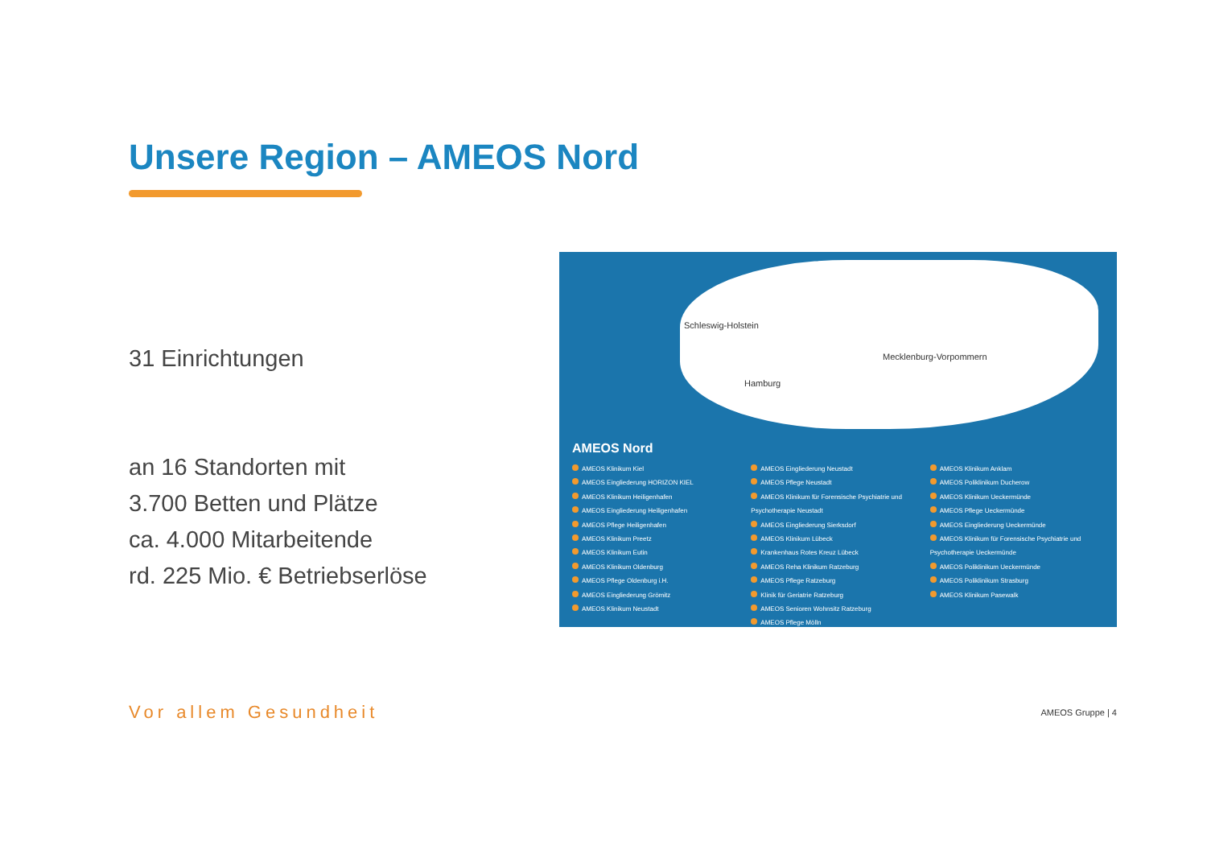Unsere Region – AMEOS Nord
31 Einrichtungen
an 16 Standorten mit
3.700 Betten und Plätze
ca. 4.000 Mitarbeitende
rd. 225 Mio. € Betriebserlöse
Schleswig-Holstein
Hamburg
Mecklenburg-Vorpommern
AMEOS Nord
AMEOS Klinikum Kiel
AMEOS Eingliederung HORIZON KIEL
AMEOS Klinikum Heiligenhafen
AMEOS Eingliederung Heiligenhafen
AMEOS Pflege Heiligenhafen
AMEOS Klinikum Preetz
AMEOS Klinikum Eutin
AMEOS Klinikum Oldenburg
AMEOS Pflege Oldenburg i.H.
AMEOS Eingliederung Grömitz
AMEOS Klinikum Neustadt
AMEOS Eingliederung Neustadt
AMEOS Pflege Neustadt
AMEOS Klinikum für Forensische Psychiatrie und Psychotherapie Neustadt
AMEOS Eingliederung Sierksdorf
AMEOS Klinikum Lübeck
Krankenhaus Rotes Kreuz Lübeck
AMEOS Reha Klinikum Ratzeburg
AMEOS Pflege Ratzeburg
Klinik für Geriatrie Ratzeburg
AMEOS Senioren Wohnsitz Ratzeburg
AMEOS Pflege Mölln
AMEOS Klinikum Anklam
AMEOS Poliklinikum Ducherow
AMEOS Klinikum Ueckermünde
AMEOS Pflege Ueckermünde
AMEOS Eingliederung Ueckermünde
AMEOS Klinikum für Forensische Psychiatrie und Psychotherapie Ueckermünde
AMEOS Poliklinikum Ueckermünde
AMEOS Poliklinikum Strasburg
AMEOS Klinikum Pasewalk
Vor allem Gesundheit
AMEOS Gruppe | 4